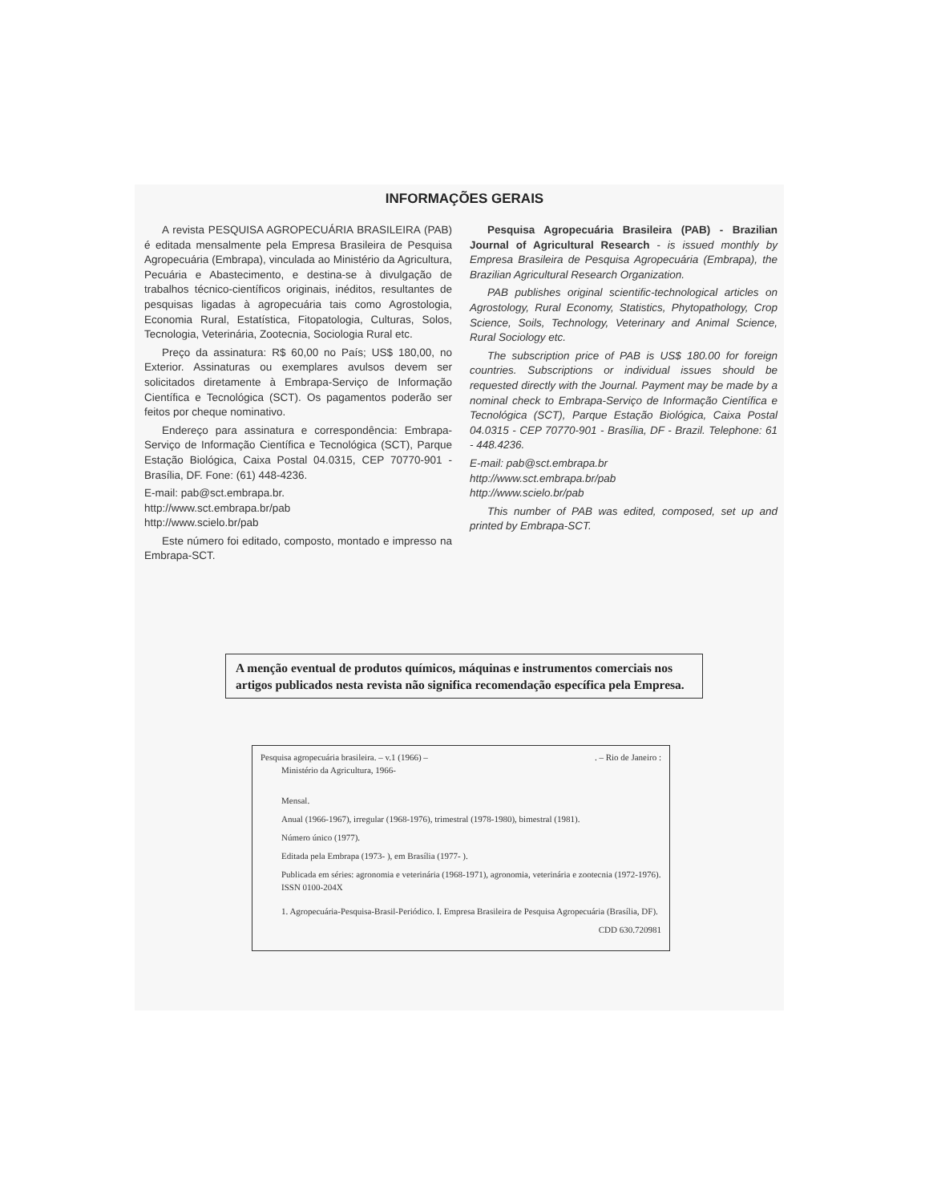INFORMAÇÕES GERAIS
A revista PESQUISA AGROPECUÁRIA BRASILEIRA (PAB) é editada mensalmente pela Empresa Brasileira de Pesquisa Agropecuária (Embrapa), vinculada ao Ministério da Agricultura, Pecuária e Abastecimento, e destina-se à divulgação de trabalhos técnico-científicos originais, inéditos, resultantes de pesquisas ligadas à agropecuária tais como Agrostologia, Economia Rural, Estatística, Fitopatologia, Culturas, Solos, Tecnologia, Veterinária, Zootecnia, Sociologia Rural etc.
Preço da assinatura: R$ 60,00 no País; US$ 180,00, no Exterior. Assinaturas ou exemplares avulsos devem ser solicitados diretamente à Embrapa-Serviço de Informação Científica e Tecnológica (SCT). Os pagamentos poderão ser feitos por cheque nominativo.
Endereço para assinatura e correspondência: Embrapa-Serviço de Informação Científica e Tecnológica (SCT), Parque Estação Biológica, Caixa Postal 04.0315, CEP 70770-901 - Brasília, DF. Fone: (61) 448-4236.
E-mail: pab@sct.embrapa.br.
http://www.sct.embrapa.br/pab
http://www.scielo.br/pab
Este número foi editado, composto, montado e impresso na Embrapa-SCT.
Pesquisa Agropecuária Brasileira (PAB) - Brazilian Journal of Agricultural Research - is issued monthly by Empresa Brasileira de Pesquisa Agropecuária (Embrapa), the Brazilian Agricultural Research Organization.
PAB publishes original scientific-technological articles on Agrostology, Rural Economy, Statistics, Phytopathology, Crop Science, Soils, Technology, Veterinary and Animal Science, Rural Sociology etc.
The subscription price of PAB is US$ 180.00 for foreign countries. Subscriptions or individual issues should be requested directly with the Journal. Payment may be made by a nominal check to Embrapa-Serviço de Informação Científica e Tecnológica (SCT), Parque Estação Biológica, Caixa Postal 04.0315 - CEP 70770-901 - Brasília, DF - Brazil. Telephone: 61 - 448.4236.
E-mail: pab@sct.embrapa.br
http://www.sct.embrapa.br/pab
http://www.scielo.br/pab
This number of PAB was edited, composed, set up and printed by Embrapa-SCT.
A menção eventual de produtos químicos, máquinas e instrumentos comerciais nos artigos publicados nesta revista não significa recomendação específica pela Empresa.
Pesquisa agropecuária brasileira. – v.1 (1966) – . – Rio de Janeiro :
Ministério da Agricultura, 1966-
Mensal.
Anual (1966-1967), irregular (1968-1976), trimestral (1978-1980), bimestral (1981).
Número único (1977).
Editada pela Embrapa (1973- ), em Brasília (1977- ).
Publicada em séries: agronomia e veterinária (1968-1971), agronomia, veterinária e zootecnia (1972-1976).
ISSN 0100-204X
1. Agropecuária-Pesquisa-Brasil-Periódico. I. Empresa Brasileira de Pesquisa Agropecuária (Brasília, DF).
CDD 630.720981